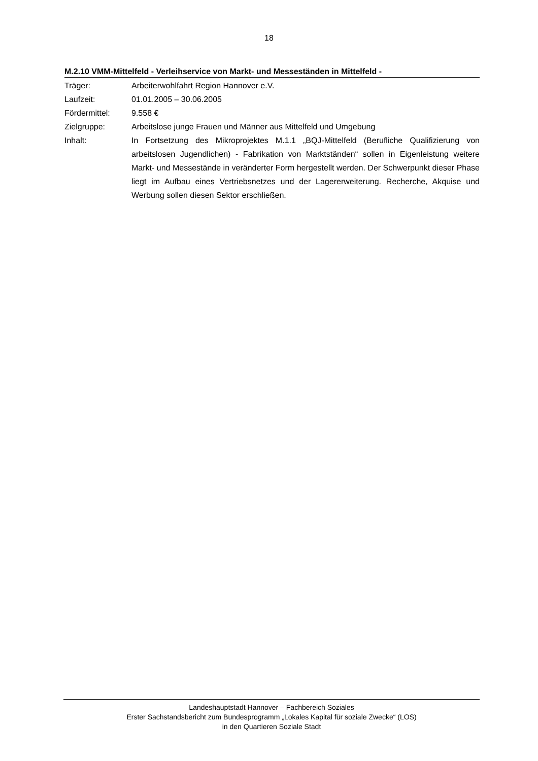18
M.2.10 VMM-Mittelfeld - Verleihservice von Markt- und Messeständen in Mittelfeld -
| Träger: | Arbeiterwohlfahrt Region Hannover e.V. |
| Laufzeit: | 01.01.2005 – 30.06.2005 |
| Fördermittel: | 9.558 € |
| Zielgruppe: | Arbeitslose junge Frauen und Männer aus Mittelfeld und Umgebung |
| Inhalt: | In Fortsetzung des Mikroprojektes M.1.1 „BQJ-Mittelfeld (Berufliche Qualifizierung von arbeitslosen Jugendlichen) - Fabrikation von Marktständen“ sollen in Eigenleistung weitere Markt- und Messestände in veränderter Form hergestellt werden. Der Schwerpunkt dieser Phase liegt im Aufbau eines Vertriebsnetzes und der Lagererweiterung. Recherche, Akquise und Werbung sollen diesen Sektor erschließen. |
Landeshauptstadt Hannover – Fachbereich Soziales
Erster Sachstandsbericht zum Bundesprogramm „Lokales Kapital für soziale Zwecke“ (LOS)
in den Quartieren Soziale Stadt